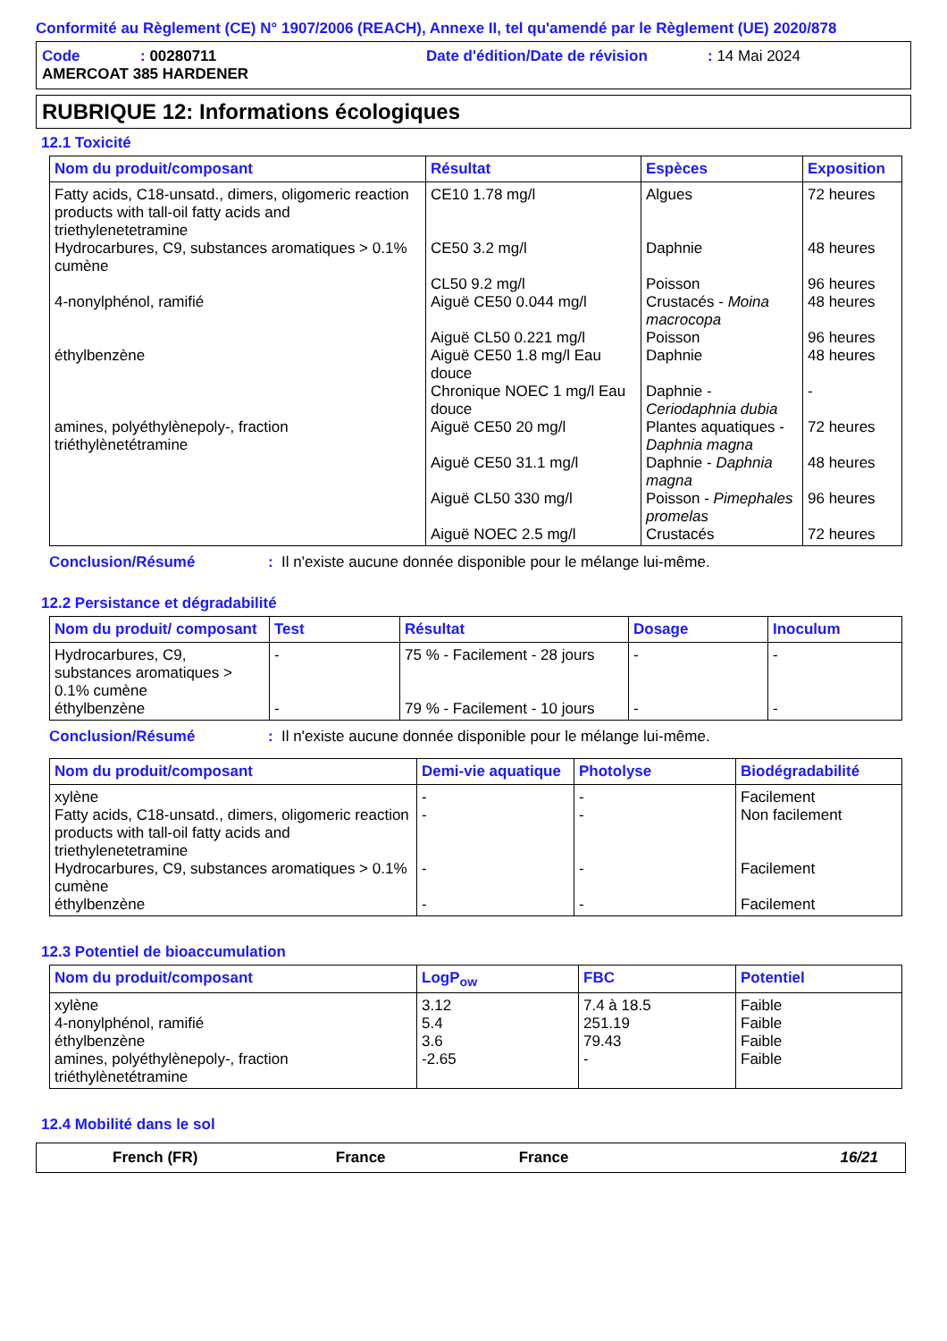Conformité au Règlement (CE) N° 1907/2006 (REACH), Annexe II, tel qu'amendé par le Règlement (UE) 2020/878
Code: 00280711 Date d'édition/Date de révision: 14 Mai 2024
AMERCOAT 385 HARDENER
RUBRIQUE 12: Informations écologiques
12.1 Toxicité
| Nom du produit/composant | Résultat | Espèces | Exposition |
| --- | --- | --- | --- |
| Fatty acids, C18-unsatd., dimers, oligomeric reaction products with tall-oil fatty acids and triethylenetetramine | CE10 1.78 mg/l | Algues | 72 heures |
| Hydrocarbures, C9, substances aromatiques > 0.1% cumène | CE50 3.2 mg/l | Daphnie | 48 heures |
| | CL50 9.2 mg/l | Poisson | 96 heures |
| 4-nonylphénol, ramifié | Aiguë CE50 0.044 mg/l | Crustacés - Moina macrocopa | 48 heures |
| | Aiguë CL50 0.221 mg/l | Poisson | 96 heures |
| éthylbenzène | Aiguë CE50 1.8 mg/l Eau douce | Daphnie | 48 heures |
| | Chronique NOEC 1 mg/l Eau douce | Daphnie - Ceriodaphnia dubia | - |
| amines, polyéthylènepoly-, fraction triéthylènetétramine | Aiguë CE50 20 mg/l | Plantes aquatiques - Daphnia magna | 72 heures |
| | Aiguë CE50 31.1 mg/l | Daphnie - Daphnia magna | 48 heures |
| | Aiguë CL50 330 mg/l | Poisson - Pimephales promelas | 96 heures |
| | Aiguë NOEC 2.5 mg/l | Crustacés | 72 heures |
Conclusion/Résumé: Il n'existe aucune donnée disponible pour le mélange lui-même.
12.2 Persistance et dégradabilité
| Nom du produit/ composant | Test | Résultat | Dosage | Inoculum |
| --- | --- | --- | --- | --- |
| Hydrocarbures, C9, substances aromatiques > 0.1% cumène | - | 75 % - Facilement - 28 jours | - | - |
| éthylbenzène | - | 79 % - Facilement - 10 jours | - | - |
Conclusion/Résumé: Il n'existe aucune donnée disponible pour le mélange lui-même.
| Nom du produit/composant | Demi-vie aquatique | Photolyse | Biodégradabilité |
| --- | --- | --- | --- |
| xylène | - | - | Facilement |
| Fatty acids, C18-unsatd., dimers, oligomeric reaction products with tall-oil fatty acids and triethylenetetramine | - | - | Non facilement |
| Hydrocarbures, C9, substances aromatiques > 0.1% cumène | - | - | Facilement |
| éthylbenzène | - | - | Facilement |
12.3 Potentiel de bioaccumulation
| Nom du produit/composant | LogP<sub>ow</sub> | FBC | Potentiel |
| --- | --- | --- | --- |
| xylène | 3.12 | 7.4 à 18.5 | Faible |
| 4-nonylphénol, ramifié | 5.4 | 251.19 | Faible |
| éthylbenzène | 3.6 | 79.43 | Faible |
| amines, polyéthylènepoly-, fraction triéthylènetétramine | -2.65 | - | Faible |
12.4 Mobilité dans le sol
French (FR) France France 16/21